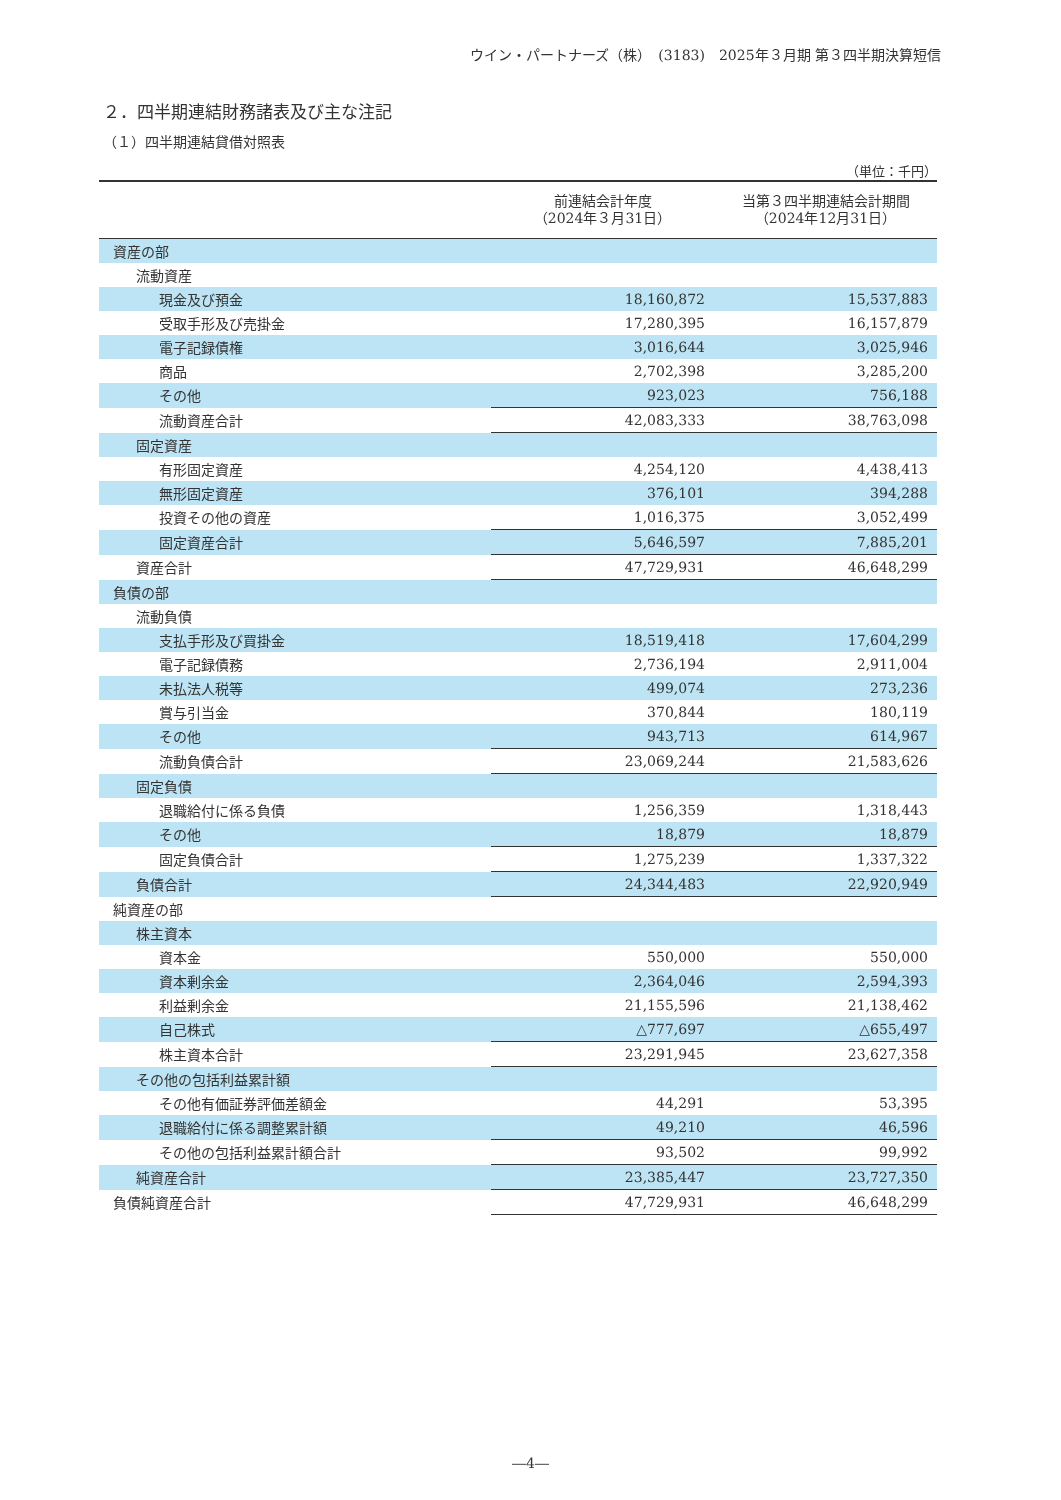ウイン・パートナーズ（株）　(3183)　2025年３月期 第３四半期決算短信
２．四半期連結財務諸表及び主な注記
（１）四半期連結貸借対照表
（単位：千円）
| | 前連結会計年度 （2024年３月31日） | 当第３四半期連結会計期間 （2024年12月31日） |
| --- | --- | --- |
| 資産の部 | | |
| 流動資産 | | |
| 現金及び預金 | 18,160,872 | 15,537,883 |
| 受取手形及び売掛金 | 17,280,395 | 16,157,879 |
| 電子記録債権 | 3,016,644 | 3,025,946 |
| 商品 | 2,702,398 | 3,285,200 |
| その他 | 923,023 | 756,188 |
| 流動資産合計 | 42,083,333 | 38,763,098 |
| 固定資産 | | |
| 有形固定資産 | 4,254,120 | 4,438,413 |
| 無形固定資産 | 376,101 | 394,288 |
| 投資その他の資産 | 1,016,375 | 3,052,499 |
| 固定資産合計 | 5,646,597 | 7,885,201 |
| 資産合計 | 47,729,931 | 46,648,299 |
| 負債の部 | | |
| 流動負債 | | |
| 支払手形及び買掛金 | 18,519,418 | 17,604,299 |
| 電子記録債務 | 2,736,194 | 2,911,004 |
| 未払法人税等 | 499,074 | 273,236 |
| 賞与引当金 | 370,844 | 180,119 |
| その他 | 943,713 | 614,967 |
| 流動負債合計 | 23,069,244 | 21,583,626 |
| 固定負債 | | |
| 退職給付に係る負債 | 1,256,359 | 1,318,443 |
| その他 | 18,879 | 18,879 |
| 固定負債合計 | 1,275,239 | 1,337,322 |
| 負債合計 | 24,344,483 | 22,920,949 |
| 純資産の部 | | |
| 株主資本 | | |
| 資本金 | 550,000 | 550,000 |
| 資本剰余金 | 2,364,046 | 2,594,393 |
| 利益剰余金 | 21,155,596 | 21,138,462 |
| 自己株式 | △777,697 | △655,497 |
| 株主資本合計 | 23,291,945 | 23,627,358 |
| その他の包括利益累計額 | | |
| その他有価証券評価差額金 | 44,291 | 53,395 |
| 退職給付に係る調整累計額 | 49,210 | 46,596 |
| その他の包括利益累計額合計 | 93,502 | 99,992 |
| 純資産合計 | 23,385,447 | 23,727,350 |
| 負債純資産合計 | 47,729,931 | 46,648,299 |
―4―